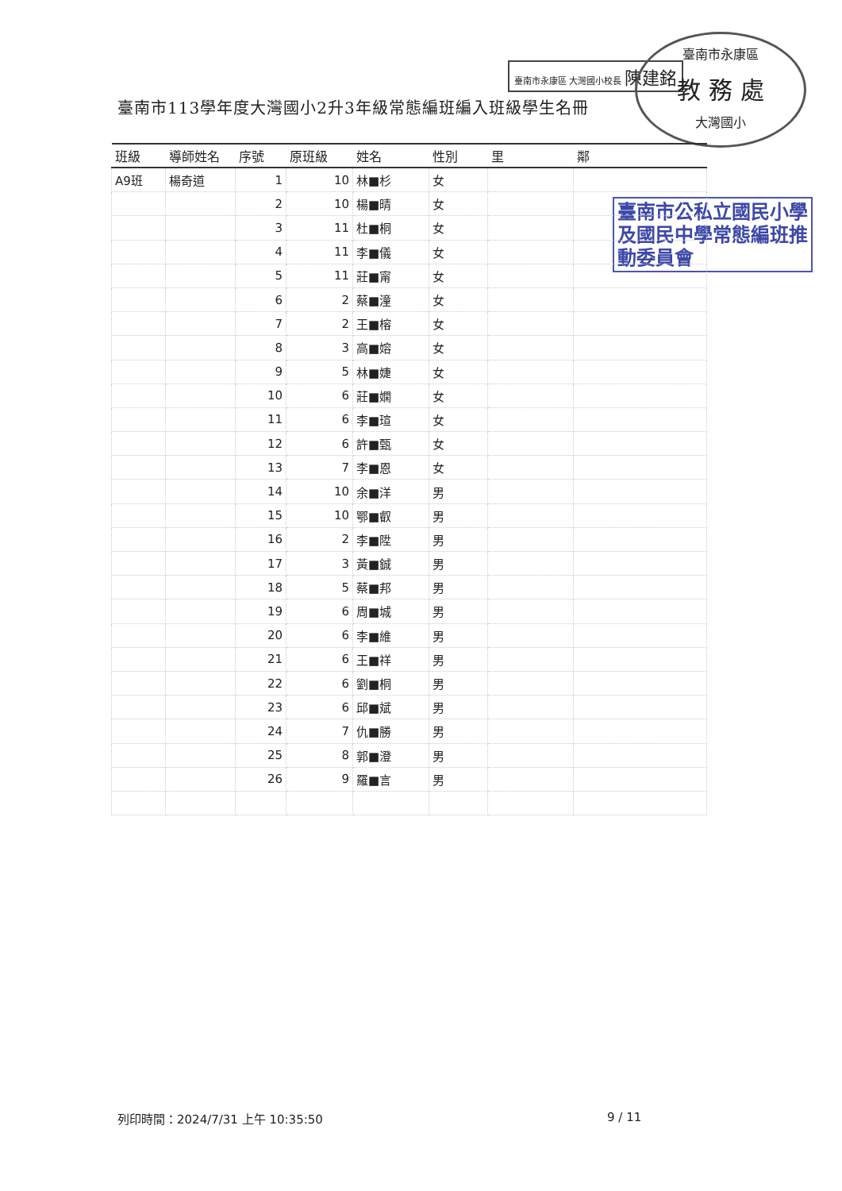臺南市永康區 大灣國小校長 陳建銘
臺南市永康區
教 務 處
大灣國小
臺南市113學年度大灣國小2升3年級常態編班編入班級學生名冊
臺南市公私立國民小學及國民中學常態編班推動委員會
| 班級 | 導師姓名 | 序號 | 原班級 | 姓名 | 性別 | 里 | 鄰 |
| --- | --- | --- | --- | --- | --- | --- | --- |
| A9班 | 楊奇道 | 1 | 10 | 林■杉 | 女 | | |
| | | 2 | 10 | 楊■晴 | 女 | | |
| | | 3 | 11 | 杜■桐 | 女 | | |
| | | 4 | 11 | 李■儀 | 女 | | |
| | | 5 | 11 | 莊■甯 | 女 | | |
| | | 6 | 2 | 蔡■潼 | 女 | | |
| | | 7 | 2 | 王■榕 | 女 | | |
| | | 8 | 3 | 高■嫆 | 女 | | |
| | | 9 | 5 | 林■婕 | 女 | | |
| | | 10 | 6 | 莊■嫻 | 女 | | |
| | | 11 | 6 | 李■瑄 | 女 | | |
| | | 12 | 6 | 許■甄 | 女 | | |
| | | 13 | 7 | 李■恩 | 女 | | |
| | | 14 | 10 | 余■洋 | 男 | | |
| | | 15 | 10 | 鄂■叡 | 男 | | |
| | | 16 | 2 | 李■陞 | 男 | | |
| | | 17 | 3 | 黃■鋮 | 男 | | |
| | | 18 | 5 | 蔡■邦 | 男 | | |
| | | 19 | 6 | 周■城 | 男 | | |
| | | 20 | 6 | 李■維 | 男 | | |
| | | 21 | 6 | 王■祥 | 男 | | |
| | | 22 | 6 | 劉■桐 | 男 | | |
| | | 23 | 6 | 邱■斌 | 男 | | |
| | | 24 | 7 | 仇■勝 | 男 | | |
| | | 25 | 8 | 郭■澄 | 男 | | |
| | | 26 | 9 | 羅■言 | 男 | | |
列印時間：2024/7/31 上午 10:35:50
9 / 11